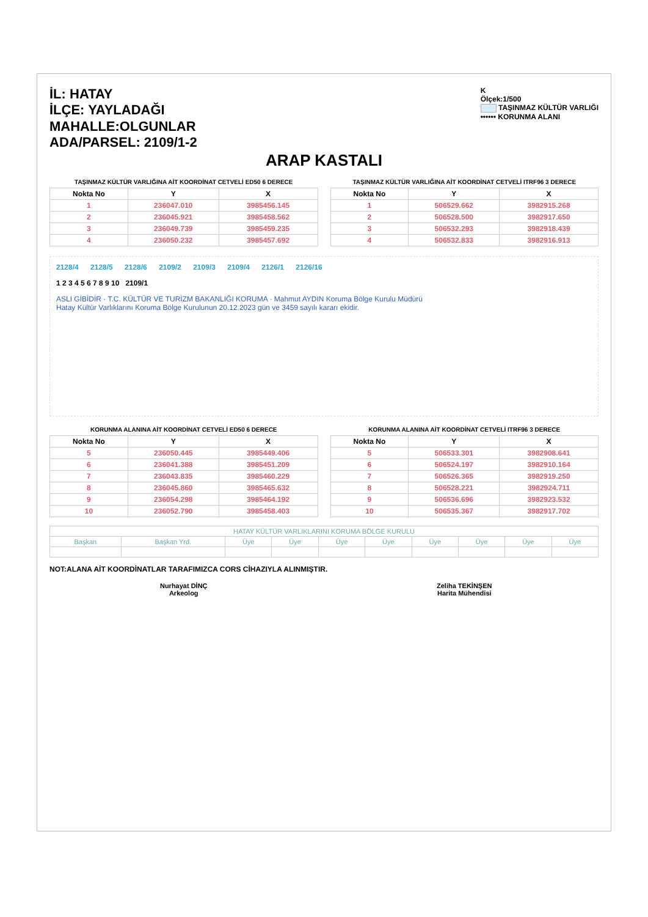İL: HATAY
İLÇE: YAYLADAĞI
MAHALLE:OLGUNLAR
ADA/PARSEL: 2109/1-2
K
Ölçek:1/500
TAŞINMAZ KÜLTÜR VARLIĞI
•••••• KORUNMA ALANI
ARAP KASTALI
TAŞINMAZ KÜLTÜR VARLIĞINA AİT KOORDİNAT CETVELİ ED50 6 DERECE
| Nokta No | Y | X |
| --- | --- | --- |
| 1 | 236047.010 | 3985456.145 |
| 2 | 236045.921 | 3985458.562 |
| 3 | 236049.739 | 3985459.235 |
| 4 | 236050.232 | 3985457.692 |
TAŞINMAZ KÜLTÜR VARLIĞINA AİT KOORDİNAT CETVELİ ITRF96 3 DERECE
| Nokta No | Y | X |
| --- | --- | --- |
| 1 | 506529.662 | 3982915.268 |
| 2 | 506528.500 | 3982917.650 |
| 3 | 506532.293 | 3982918.439 |
| 4 | 506532.833 | 3982916.913 |
2128/4 2128/5 2128/6 2109/2 2109/3 2109/4 2126/1 2126/16
1 2 3 4 5 6 7 8 9 10 2109/1
ASLI GİBİDİR · T.C. KÜLTÜR VE TURİZM BAKANLIĞI KORUMA · Mahmut AYDIN Koruma Bölge Kurulu Müdürü
Hatay Kültür Varlıklarını Koruma Bölge Kurulunun 20.12.2023 gün ve 3459 sayılı kararı ekidir.
KORUNMA ALANINA AİT KOORDİNAT CETVELİ ED50 6 DERECE
| Nokta No | Y | X |
| --- | --- | --- |
| 5 | 236050.445 | 3985449.406 |
| 6 | 236041.388 | 3985451.209 |
| 7 | 236043.835 | 3985460.229 |
| 8 | 236045.860 | 3985465.632 |
| 9 | 236054.298 | 3985464.192 |
| 10 | 236052.790 | 3985458.403 |
KORUNMA ALANINA AİT KOORDİNAT CETVELİ ITRF96 3 DERECE
| Nokta No | Y | X |
| --- | --- | --- |
| 5 | 506533.301 | 3982908.641 |
| 6 | 506524.197 | 3982910.164 |
| 7 | 506526.365 | 3982919.250 |
| 8 | 506528.221 | 3982924.711 |
| 9 | 506536.696 | 3982923.532 |
| 10 | 506535.367 | 3982917.702 |
| HATAY KÜLTÜR VARLIKLARINI KORUMA BÖLGE KURULU | | | | | | | | | |
| Başkan | Başkan Yrd. | Üye | Üye | Üye | Üye | Üye | Üye | Üye | Üye |
NOT:ALANA AİT KOORDİNATLAR TARAFIMIZCA CORS CİHAZIYLA ALINMIŞTIR.
Nurhayat DİNÇ
Arkeolog
Zeliha TEKİNŞEN
Harita Mühendisi